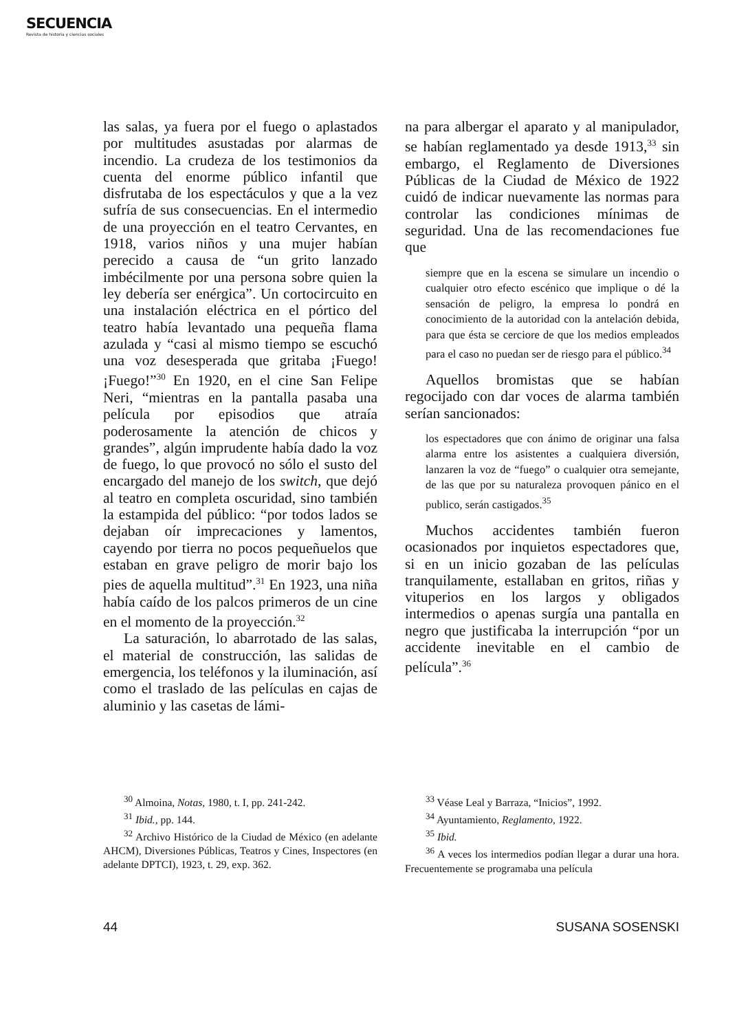SECUENCIA
Revista de historia y ciencias sociales
las salas, ya fuera por el fuego o aplastados por multitudes asustadas por alarmas de incendio. La crudeza de los testimonios da cuenta del enorme público infantil que disfrutaba de los espectáculos y que a la vez sufría de sus consecuencias. En el intermedio de una proyección en el teatro Cervantes, en 1918, varios niños y una mujer habían perecido a causa de “un grito lanzado imbécilmente por una persona sobre quien la ley debería ser enérgica”. Un cortocircuito en una instalación eléctrica en el pórtico del teatro había levantado una pequeña flama azulada y “casi al mismo tiempo se escuchó una voz desesperada que gritaba ¡Fuego! ¡Fuego!”<sup>30</sup> En 1920, en el cine San Felipe Neri, “mientras en la pantalla pasaba una película por episodios que atraía poderosamente la atención de chicos y grandes”, algún imprudente había dado la voz de fuego, lo que provocó no sólo el susto del encargado del manejo de los switch, que dejó al teatro en completa oscuridad, sino también la estampida del público: “por todos lados se dejaban oír imprecaciones y lamentos, cayendo por tierra no pocos pequeñuelos que estaban en grave peligro de morir bajo los pies de aquella multitud”.<sup>31</sup> En 1923, una niña había caído de los palcos primeros de un cine en el momento de la proyección.<sup>32</sup>
La saturación, lo abarrotado de las salas, el material de construcción, las salidas de emergencia, los teléfonos y la iluminación, así como el traslado de las películas en cajas de aluminio y las casetas de lámi-
na para albergar el aparato y al manipulador, se habían reglamentado ya desde 1913,<sup>33</sup> sin embargo, el Reglamento de Diversiones Públicas de la Ciudad de México de 1922 cuidó de indicar nuevamente las normas para controlar las condiciones mínimas de seguridad. Una de las recomendaciones fue que
siempre que en la escena se simulare un incendio o cualquier otro efecto escénico que implique o dé la sensación de peligro, la empresa lo pondrá en conocimiento de la autoridad con la antelación debida, para que ésta se cerciore de que los medios empleados para el caso no puedan ser de riesgo para el público.<sup>34</sup>
Aquellos bromistas que se habían regocijado con dar voces de alarma también serían sancionados:
los espectadores que con ánimo de originar una falsa alarma entre los asistentes a cualquiera diversión, lanzaren la voz de “fuego” o cualquier otra semejante, de las que por su naturaleza provoquen pánico en el publico, serán castigados.<sup>35</sup>
Muchos accidentes también fueron ocasionados por inquietos espectadores que, si en un inicio gozaban de las películas tranquilamente, estallaban en gritos, riñas y vituperios en los largos y obligados intermedios o apenas surgía una pantalla en negro que justificaba la interrupción “por un accidente inevitable en el cambio de película”.<sup>36</sup>
<sup>30</sup> Almoina, Notas, 1980, t. I, pp. 241-242.
<sup>31</sup> Ibid., pp. 144.
<sup>32</sup> Archivo Histórico de la Ciudad de México (en adelante AHCM), Diversiones Públicas, Teatros y Cines, Inspectores (en adelante DPTCI), 1923, t. 29, exp. 362.
<sup>33</sup> Véase Leal y Barraza, “Inicios”, 1992.
<sup>34</sup> Ayuntamiento, Reglamento, 1922.
<sup>35</sup> Ibid.
<sup>36</sup> A veces los intermedios podían llegar a durar una hora. Frecuentemente se programaba una película
44 SUSANA SOSENSKI